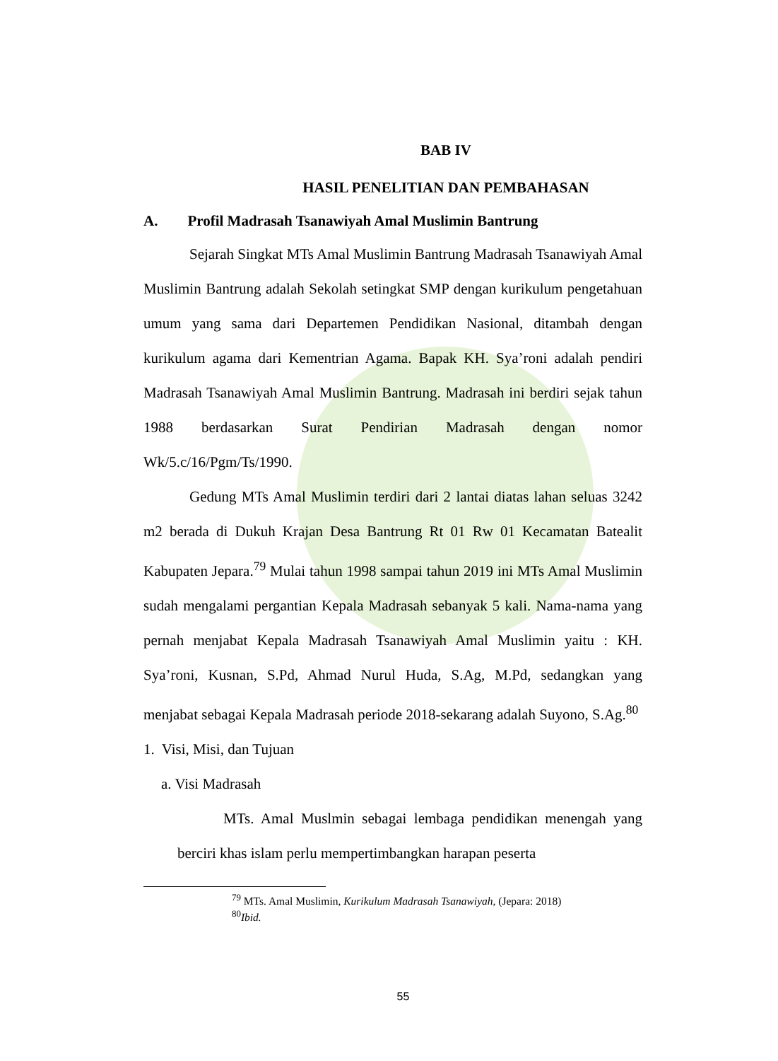BAB IV
HASIL PENELITIAN DAN PEMBAHASAN
A. Profil Madrasah Tsanawiyah Amal Muslimin Bantrung
Sejarah Singkat MTs Amal Muslimin Bantrung Madrasah Tsanawiyah Amal Muslimin Bantrung adalah Sekolah setingkat SMP dengan kurikulum pengetahuan umum yang sama dari Departemen Pendidikan Nasional, ditambah dengan kurikulum agama dari Kementrian Agama. Bapak KH. Sya’roni adalah pendiri Madrasah Tsanawiyah Amal Muslimin Bantrung. Madrasah ini berdiri sejak tahun 1988 berdasarkan Surat Pendirian Madrasah dengan nomor Wk/5.c/16/Pgm/Ts/1990.
Gedung MTs Amal Muslimin terdiri dari 2 lantai diatas lahan seluas 3242 m2 berada di Dukuh Krajan Desa Bantrung Rt 01 Rw 01 Kecamatan Batealit Kabupaten Jepara.<sup>79</sup> Mulai tahun 1998 sampai tahun 2019 ini MTs Amal Muslimin sudah mengalami pergantian Kepala Madrasah sebanyak 5 kali. Nama-nama yang pernah menjabat Kepala Madrasah Tsanawiyah Amal Muslimin yaitu : KH. Sya’roni, Kusnan, S.Pd, Ahmad Nurul Huda, S.Ag, M.Pd, sedangkan yang menjabat sebagai Kepala Madrasah periode 2018-sekarang adalah Suyono, S.Ag.<sup>80</sup>
1. Visi, Misi, dan Tujuan
a. Visi Madrasah
MTs. Amal Muslmin sebagai lembaga pendidikan menengah yang berciri khas islam perlu mempertimbangkan harapan peserta
<sup>79</sup> MTs. Amal Muslimin, Kurikulum Madrasah Tsanawiyah, (Jepara: 2018)
<sup>80</sup> Ibid.
55